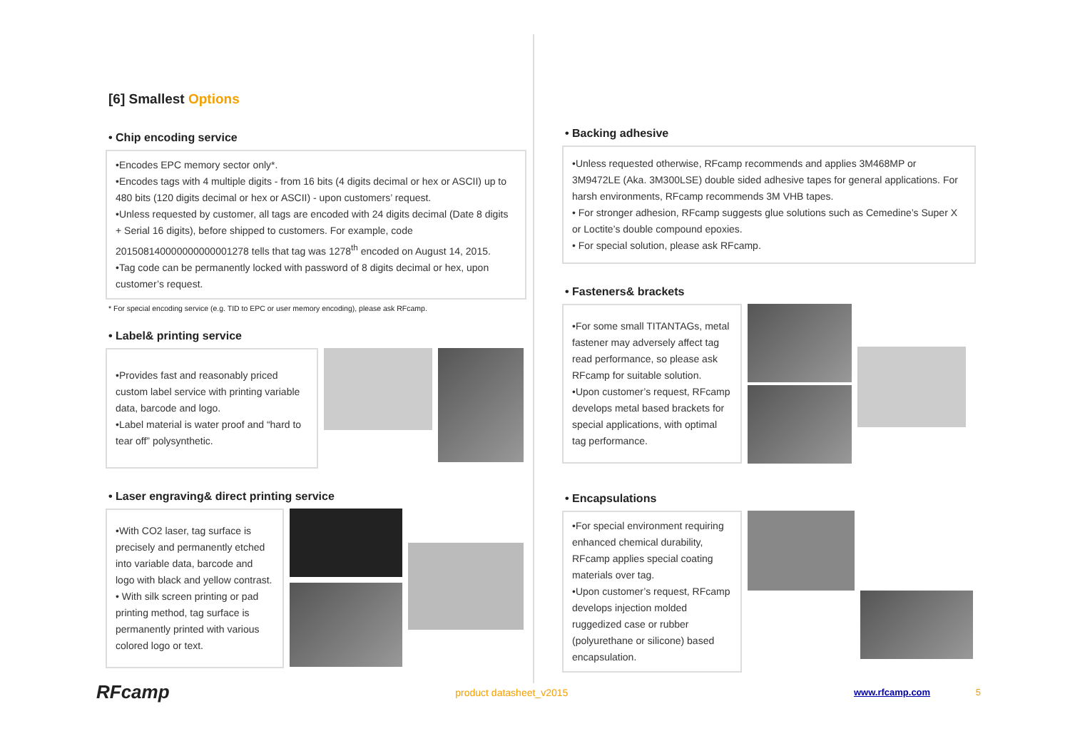[6] Smallest Options
• Chip encoding service
•Encodes EPC memory sector only*.
•Encodes tags with 4 multiple digits - from 16 bits (4 digits decimal or hex or ASCII) up to 480 bits (120 digits decimal or hex or ASCII) - upon customers’ request.
•Unless requested by customer, all tags are encoded with 24 digits decimal (Date 8 digits + Serial 16 digits), before shipped to customers. For example, code 201508140000000000001278 tells that tag was 1278<sup>th</sup> encoded on August 14, 2015.
•Tag code can be permanently locked with password of 8 digits decimal or hex, upon customer’s request.
* For special encoding service (e.g. TID to EPC or user memory encoding), please ask RFcamp.
• Label& printing service
•Provides fast and reasonably priced custom label service with printing variable data, barcode and logo.
•Label material is water proof and “hard to tear off” polysynthetic.
• Laser engraving& direct printing service
•With CO2 laser, tag surface is precisely and permanently etched into variable data, barcode and logo with black and yellow contrast.
• With silk screen printing or pad printing method, tag surface is permanently printed with various colored logo or text.
• Backing adhesive
•Unless requested otherwise, RFcamp recommends and applies 3M468MP or 3M9472LE (Aka. 3M300LSE) double sided adhesive tapes for general applications. For harsh environments, RFcamp recommends 3M VHB tapes.
• For stronger adhesion, RFcamp suggests glue solutions such as Cemedine’s Super X or Loctite’s double compound epoxies.
• For special solution, please ask RFcamp.
• Fasteners& brackets
•For some small TITANTAGs, metal fastener may adversely affect tag read performance, so please ask RFcamp for suitable solution.
•Upon customer’s request, RFcamp develops metal based brackets for special applications, with optimal tag performance.
• Encapsulations
•For special environment requiring enhanced chemical durability, RFcamp applies special coating materials over tag.
•Upon customer’s request, RFcamp develops injection molded ruggedized case or rubber (polyurethane or silicone) based encapsulation.
RFcamp
product datasheet_v2015 www.rfcamp.com 5